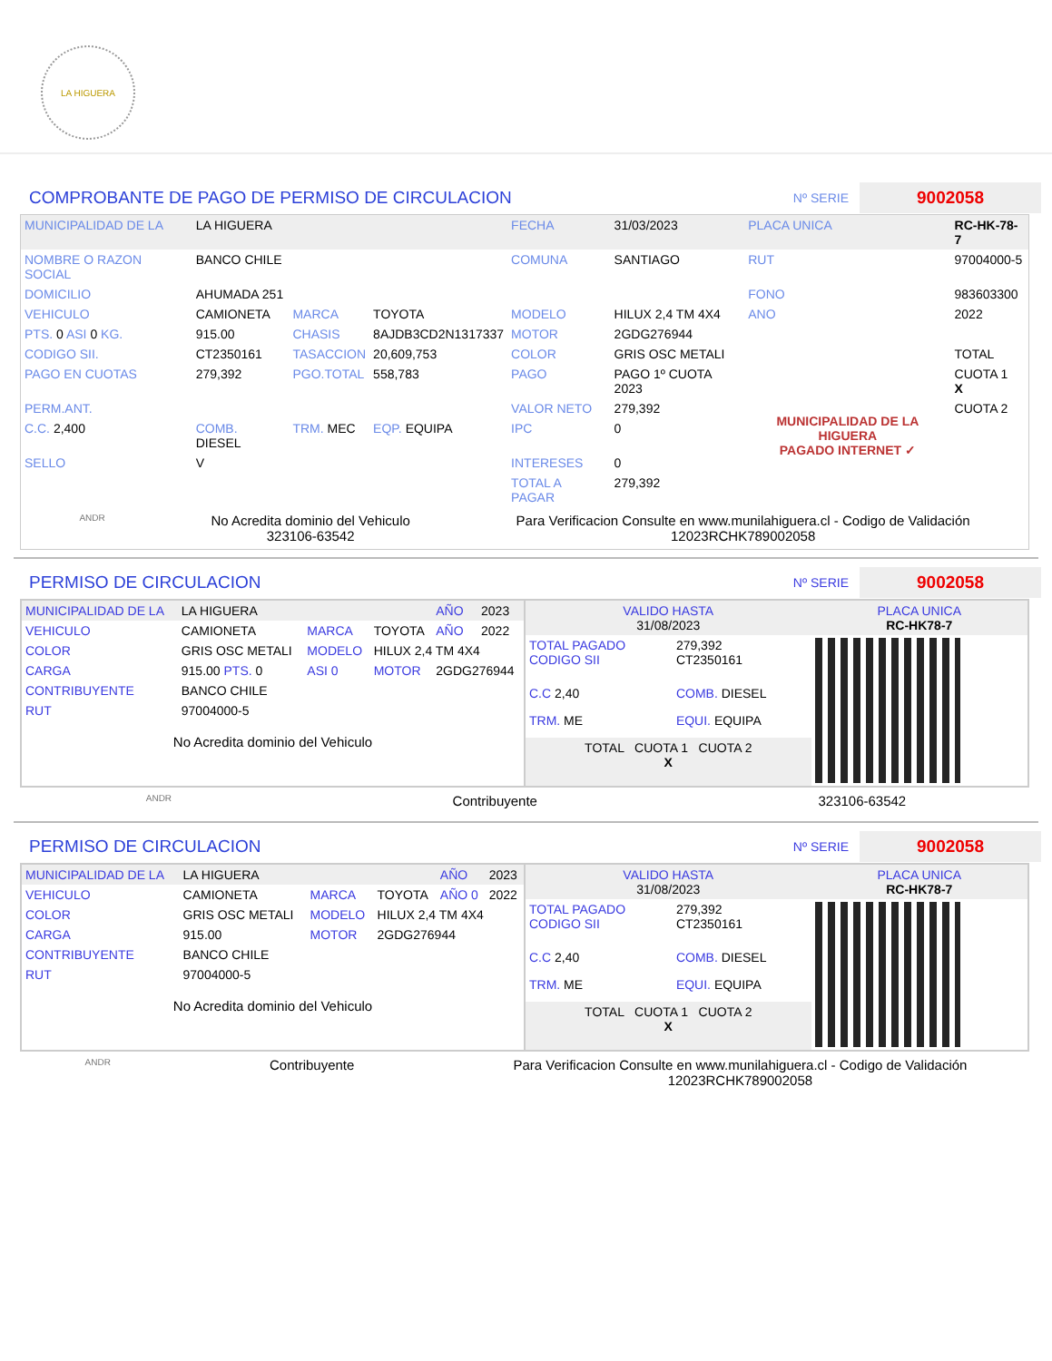LA HIGUERA
COMPROBANTE DE PAGO DE PERMISO DE CIRCULACION
Nº SERIE 9002058
| MUNICIPALIDAD DE LA | LA HIGUERA | | | FECHA | 31/03/2023 | PLACA UNICA | RC-HK-78-7 |
| NOMBRE O RAZON SOCIAL | BANCO CHILE | | | COMUNA | SANTIAGO | RUT | 97004000-5 |
| DOMICILIO | AHUMADA 251 | | | | | FONO | 983603300 |
| VEHICULO | CAMIONETA | MARCA | TOYOTA | MODELO | HILUX 2,4 TM 4X4 | ANO | 2022 |
| PTS. 0 ASI 0 KG. | 915.00 | CHASIS | 8AJDB3CD2N1317337 | MOTOR | 2GDG276944 | | |
| CODIGO SII. | CT2350161 | TASACCION | 20,609,753 | COLOR | GRIS OSC METALI | | TOTAL |
| PAGO EN CUOTAS | 279,392 | PGO.TOTAL | 558,783 | PAGO | PAGO 1º CUOTA 2023 | MUNICIPALIDAD DE LA HIGUERA PAGADO INTERNET ✓ | CUOTA 1 X |
| PERM.ANT. | | | | VALOR NETO | 279,392 | | CUOTA 2 |
| C.C. 2,400 | COMB. DIESEL | TRM. MEC | EQP. EQUIPA | IPC | 0 | | |
| SELLO | V | | | INTERESES | 0 | | |
| | | | | TOTAL A PAGAR | 279,392 | | |
ANDR
No Acredita dominio del Vehiculo
323106-63542
Para Verificacion Consulte en www.munilahiguera.cl - Codigo de Validación
12023RCHK789002058
PERMISO DE CIRCULACION
Nº SERIE 9002058
| MUNICIPALIDAD DE LA | LA HIGUERA | | | AÑO | 2023 |
| VEHICULO | CAMIONETA | MARCA | TOYOTA | AÑO | 2022 |
| COLOR | GRIS OSC METALI | MODELO | HILUX 2,4 TM 4X4 | | |
| CARGA | 915.00 PTS. 0 | ASI 0 | MOTOR | 2GDG276944 | |
| CONTRIBUYENTE | BANCO CHILE | | | | |
| RUT | 97004000-5 | | | | |
No Acredita dominio del Vehiculo
| VALIDO HASTA 31/08/2023 | | PLACA UNICA RC-HK78-7 |
| TOTAL PAGADO CODIGO SII | 279,392 CT2350161 | |
| C.C 2,40 | COMB. DIESEL | |
| TRM. ME | EQUI. EQUIPA | |
| TOTAL CUOTA 1 CUOTA 2 X | | |
ANDR Contribuyente 323106-63542
PERMISO DE CIRCULACION
Nº SERIE 9002058
| MUNICIPALIDAD DE LA | LA HIGUERA | | | AÑO | 2023 |
| VEHICULO | CAMIONETA | MARCA | TOYOTA | AÑO 0 | 2022 |
| COLOR | GRIS OSC METALI | MODELO | HILUX 2,4 TM 4X4 | | |
| CARGA | 915.00 | MOTOR | 2GDG276944 | | |
| CONTRIBUYENTE | BANCO CHILE | | | | |
| RUT | 97004000-5 | | | | |
No Acredita dominio del Vehiculo
| VALIDO HASTA 31/08/2023 | | PLACA UNICA RC-HK78-7 |
| TOTAL PAGADO CODIGO SII | 279,392 CT2350161 | |
| C.C 2,40 | COMB. DIESEL | |
| TRM. ME | EQUI. EQUIPA | |
| TOTAL CUOTA 1 CUOTA 2 X | | |
ANDR Contribuyente Para Verificacion Consulte en www.munilahiguera.cl - Codigo de Validación
12023RCHK789002058